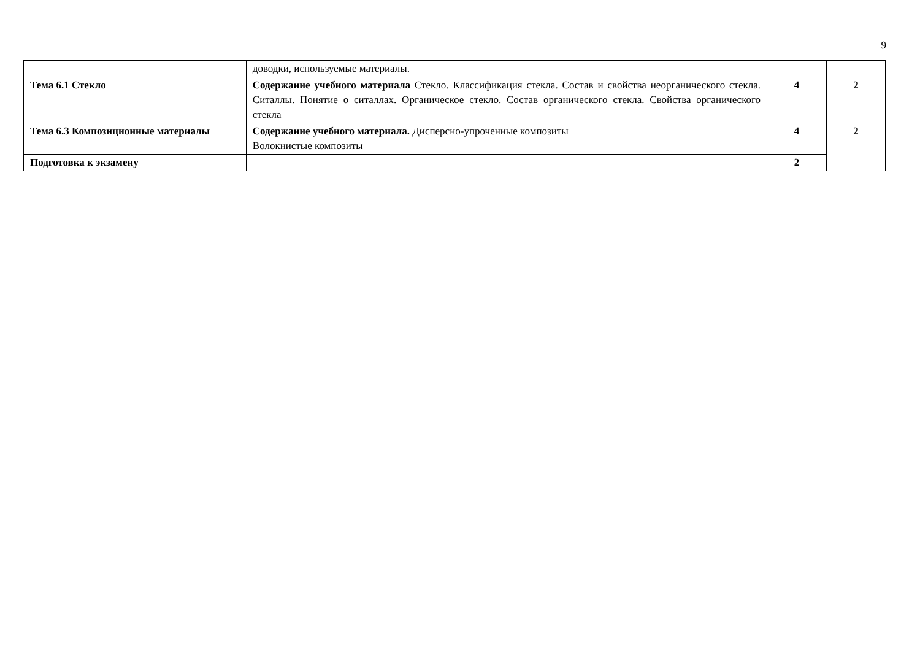9
| | доводки, используемые материалы. | | |
| Тема 6.1 Стекло | Содержание учебного материала Стекло. Классификация стекла. Состав и свойства неорганического стекла. Ситаллы. Понятие о ситаллах. Органическое стекло. Состав органического стекла. Свойства органического стекла | 4 | 2 |
| Тема 6.3 Композиционные материалы | Содержание учебного материала. Дисперсно-упроченные композиты Волокнистые композиты | 4 | 2 |
| Подготовка к экзамену | | 2 | |